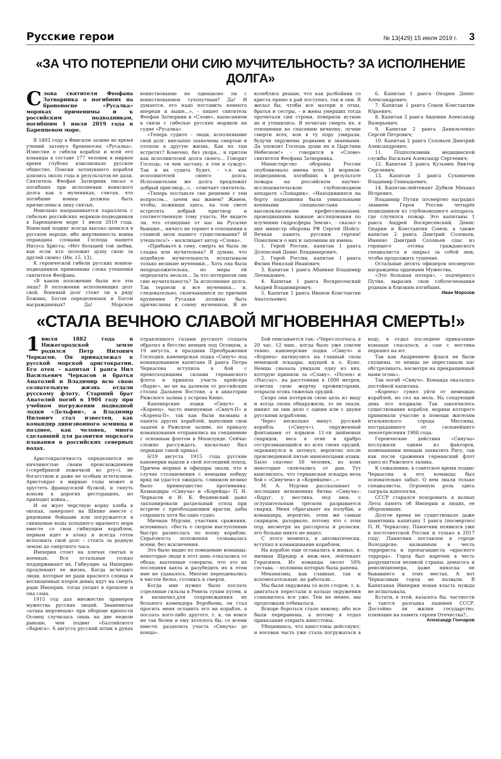Русские герои № 13(429) 15 июля 2019 г. 3
«ЗА ЧТО ПОТЕРПЕЛИ ОНИ СИЮ МУЧИТЕЛЬНОСТЬ? ЗА ИСПОЛНЕНИЕ ДОЛГА»
Слова святителя Феофана Затворника о погибших на броненосце «Русалка» моряках применимы и к российским подводникам, погибшим 1 июля 2019 года в Баренцевом море.
В 1893 году в Финском заливе во время учений затонул броненосец «Русалка». Известие о гибели корабля и всей его команды в составе 177 человек в мирное время глубоко взволновало русское общество. Поиски затонувшего корабля длились около года и результатов не дали. Святитель Феофан Затворник писал о погибших при исполнении воинского долга как о мучениках, считая, что погибшие воины должны быть причислены к лику святых.
Невольно напрашивается параллель с гибелью российских моряков-подводников в Баренцевом море 1 июля 2019 года. Воинский подвиг всегда высоко ценился в русском народе, ибо жертвенность воина оправдана словами Господа нашего Иисуса Христа: «Нет большей той любви, как если кто положит душу свою за друзей своих» (Ин. 15, 13).
К героической гибели русских воинов-подводников применимы слова утешения святителя Феофана.
«В каком положении были все эти лица? В положении исполняющих долг свой. Военный долг стоит ли в ряду Божиих, Богом определенных и Богом награжденных? Да! Морское воинствование не одинаково ли с воинствованием сухопутным? Да! И думается, его надо поставить немного впереди и выше...», - пишет святитель Феофан Затворник в «Слове», написанном в связи с гибелью русских моряков на судне «Русалка».
«Теперь судите – люди, исполнявшие свой долг, внезапно захвачены смертью и отошли в другую жизнь. Как их там встретят? Конечно, без укора... и притом как исполнителей долга своего... Говорит Господь: «в чем застану, в том и сужду». Так и их судить будет, – т.е. как исполнителей своего долга. Исполнителям же долга предлежит добрый приговор...», - отмечает святитель.
«Теперь поставьте сие решение с тем вопросом... зачем мы живем? Живем, чтобы, поживши здесь, на том свете встретить добрый приговор и соответственную тому участь. Не видите ли, что отшедшие от нас на Русалке бывшие... ничего не теряют в отношении к главной цели нашего существования? И утешьтесь!» - восклицает автор «Слова».
«Прибавьте к сему, смерть их была ли сладка или мучительна? Я думаю, что подобную мучительность испытывали только великие мученики... Хоть она была непродолжительна, но меры ей определить нельзя... За что потерпели они сию мучительность? За исполнение долга. Так терпели и все мученики... и, следовательно, скончавшиеся по причине крушения Русалки должны быть причислены к сонму мучеников. Я не колеблясь решаю, что как разбойник со креста прямо в рай поступил, так и они. Я желал бы, чтобы все матери и отцы, братья и сестры, – и жены умерших тогда прочитали сии строки, поверили истине их и утешились. Я почитаю смерть их, в отношении ко спасению вечному, лучше смерти всех, кои в ту пору умирали, будучи окружены родными и знаемыми. Да упокоит Господь души их в Царствии Небесном!» - говорится в «Слове» святителя Феофана Затворника.
Министерство обороны России опубликовало имена всех 14 моряков-подводников, погибших в результате пожара на российском научно-исследовательском глубоководном аппарате «Лошарик». «Находившиеся на борту подводники были уникальными военными специалистами – высококлассными профессионалами, проводившими важные исследования по изучению гидросферы Земли», - сказал о них министр обороны РФ Сергей Шойгу. Вечная память русским героям! Помолимся о них и запомним их имена:
1. Герой России, капитан 1 ранга Долонский Денис Владимирович;
2. Герой России, капитан 1 ранга Филин Николай Иванович;
3. Капитан 1 ранга Абанкин Владимир Леонидович;
4. Капитан 1 ранга Воскресенский Андрей Владимирович;
5. Капитан 1 ранга Иванов Константин Анатольевич;
6. Капитан 1 ранга Опарин Денис Александрович;
7. Капитан 1 ранга Сомов Константин Юрьевич;
8. Капитан 2 ранга Авдонин Александр Валерьевич;
9. Капитан 2 ранга Данильченко Сергей Петрович;
10. Капитан 2 ранга Соловьев Дмитрий Александрович;
11. Подполковник медицинской службы Васильев Александр Сергеевич;
12. Капитан 3 ранга Кузьмин Виктор Сергеевич;
13. Капитан 3 ранга Сухиничев Владимир Геннадьевич;
14. Капитан-лейтенант Дубков Михаил Игоревич.
Владимир Путин посмертно наградил званием Героя России четырёх подводников из глубоководного аппарата, где случился пожар. Это капитаны 1 ранга Андрей Воскресенский, Денис Опарин и Константин Сомов, а также капитан 2 ранга Дмитрий Соловьев. Именно Дмитрий Соловьев спас из горящего отсека гражданского специалиста и закрыл за собой люк, чтобы продолжить тушение.
Остальные десять офицеров посмертно награждены орденами Мужества.
«Это большая потеря», - подчеркнул Путин, выразив свои соболезнования родным и близким погибших.
Иван Морозов
«СТАЛА ВЕЧНОЮ СЛАВОЙ МГНОВЕННАЯ СМЕРТЬ!»
1 июля 1882 года в Нижегородской земле родился Петр Нилович Черкасов. Он принадлежал к русской морской аристократии. Его отец – капитан I ранга Нил Васильевич Черкасов и братья Анатолий и Владимир всю свою сознательную жизнь отдали русскому флоту. Старший брат Анатолий погиб в 1904 году при учебном погружении подводной лодки «Дельфин», а Владимир Нилович стал известен, как командир дивизионного эсминца и позднее, как человек, много сделавший для развития морского плавания в российских северных водах.
Аристократичность определяется не кичливостью своим происхождением («серебряной ложечкой во рту»), не богатством и даже не особым эстетизмом. Аристократ в мирные годы может и хрустеть французской булкой, и тянуть коньяк в дорогих ресторациях, но приходит война...
И он жует черствую корку хлеба в окопах, замерзает на Шипке вместе с рядовыми бойцами или погружается в свинцовые воды холодного мрачного моря вместе со свои гибнущим кораблем, первым идет в атаку и всегда готов исполнить свой долг – стоять за родную землю до смертного часа.
Империи стоят на плечах святых и военных. Все остальные только поддерживают их. Гибнущие за Империю продлевают ее жизнь. Когда исчезают люди, которые не ради красного словца и восхищенных взоров девиц идут на смерть ради Империи, тогда уходит в прошлое и она сама.
1915 год дал множество примеров мужества русских людей. Знаменитая «атака мертвецов» при обороне крепости Осовец случилась лишь на две недели раньше, чем подвиг «Балтийского «Варяга». 6 августа русский штык в руках отравленного газами русского солдата обратил в бегство немцев под Осовцом, а 19 августа, в праздник Преображения Господня, канонерская лодка «Сивуч» под командованием капитана II ранга Петра Черкасова вступила в бой с превосходящими силами германского флота и приняла участь крейсера «Варяг», но не на далеком от российских столиц Дальнем Востоке, а в акватории Рижского залива у острова Кюно.
Канонерские лодки «Сивуч» и «Кореец», часто именуемые «Сивуч-II» и «Кореец-II», так как были названы в память других кораблей, выполнив свои задачи в Рижском заливе, по приказу командования отправились на соединение с основным флотом в Моонзунде. Сейчас сложно рассуждать, насколько был оправдан такой приказ.
6/19 августа 1915 года русские канонерки вышли в свой последний поход. Причем моряки и офицеры знали, что в случае столкновения с немцами победу вряд ли удастся ожидать, слишком велико было преимущество противника. Командиры «Сивуча» и «Корейца» П. Н. Черкасов и И. К. Федяевский даже запланировали раздельный отход при встрече с преобладающим врагом, дабы сохранить хотя бы одно судно.
Мичман Мурзин, участник сражения, вспоминал: «Весть о скором выступлении быстро разнеслась по всему кораблю. Серьёзность положения сознавалась всеми, без исключения.
Это было видно по поведению команды: некоторые люди в этот день отказались от обеда; вахтенные говорили, что это их последняя вахта и разубедить их в этом мне не удавалось. Многие переодевались в чистое белье, готовясь к смерти.
Когда мне нужно было послать стреляные гильзы в Ревель сухим путем, и я назначил,для сопровождения их больного комендора Воробьева, он стал просить меня оставить его на корабле, а послать кого-либо другого, т. к. он вовсе не так болен и ему хотелось бы, со всеми вместе, разделить участь «Сивуча» до конца».
Бой описывается так: «Через полчаса, в 20 час. 12 мин., когда было уже совсем темно, канонерские лодки «Сивуч» и «Кореец» наткнулись на главный силы немецкой эскадры, идущей к о. Куно. Немцы сначала увидали одну из них, которую приняли за «Славу». «Позен» и «Нассау», на расстоянии в 1000 метров, осветив свою жертву прожекторами, открыли огонь тяжелых орудий.
Скоро они потеряли свою цель из виду и когда снова обнаружили, то не знали, имеют ли они дело с одним или с двумя русскими кораблями.
Через несколько минут, русский корабль («Сивуч»), окруженный фонтанами от взрывов 11-ти дюймовых снарядов, весь в огне и храбро отстреливающийся из всех своих орудий, опрокинулся и затонул, вероятно после произведенной пятью миноносцами атаки. Было спасено 50 человек, из коих некоторые скончались от ран. Тут выяснилось, что германская эскадра вела бой с «Сивучем» и «Корейцем»...»
М. А. Мурзин рассказывает о последних мгновениях битвы «Сивуча»: «Вдруг, у мостика, под ним, с оглушительным треском разрывается снаряд. Меня сбрасывает на полубак, а командира, вероятно, этим же самым снарядом, разорвало, потому что с этих пор, несмотря на расспросы и розыски, его больше никто не видел.
С этого момента, я автоматически, вступил в командование кораблем.
На корабле еще оставались в живых: я, мичман Шредер и инж.-мех. лейтенант Герасимов. Из команды около 50% состава, – половина которых была ранена.
Механизмы, как главные, так и вспомогательные, не работали...
Мы были окружены со всех сторон, т. к. двигаться перестали и кольцо окружения становилось все уже. Тем не менее, мы продолжали отбиваться.
Вскоре бороться стало некому, ибо все были переранены, а потому я отдал приказание открыть кингстоны.
Убедившись, что кингстоны действуют, и носовая часть уже стала погружаться в воду, я отдал последнее приказание команде спасаться, а сам с мостика перешел на ют.
Так как Андреевиче флаги не были спущены, то немцы не переставали нас обстреливать, несмотря на прекращенный нами огонь».
Так погиб «Сивуч». Команда оказалась достойной капитана.
«Кореец» сумел уйти от немецких кораблей, но сел на мель. На следующий день его взорвали. Так закончилось существование корабля, моряки которого принимали участие в помощи жителям итальянского города Мессины, пострадавшего от сильнейшего землетрясения 1908 года.
Героические действия «Сивуча» послужили одним из факторов, помешавшим немцам захватить Ригу, так как после сражения германский флот ушел из Рижского залива.
К сожалению, в советское время подвиг Черкасова и его команды был основательно забыт. О нем знали только специалисты. Огромную роль здесь сыграла идеология.
СССР старался похоронить в волнах Леты память об Империи и людях, ее оборонявших.
Долгое время не существовало даже памятника капитану I ранга (посмертно) П. Н. Черкасову. Памятник появился уже в постсоветской России и только в 2017 году. Памятник поставлен в городе Володарске, названным в честь террориста и пропагандиста «красного террора». Город был наречен в честь разрушителя великой страны, демагога и революционера, даже никогда не бывавшего в этих местах. А вот Черкасовым город не назвали. В Капитанах Империи новая власть нужды не испытывала.
Кстати, в этой, казалось бы, частности и таится разгадка падения СССР. Достойно ли жизни государство, плюющее на память героев Отечества?..
Александр Гончаров